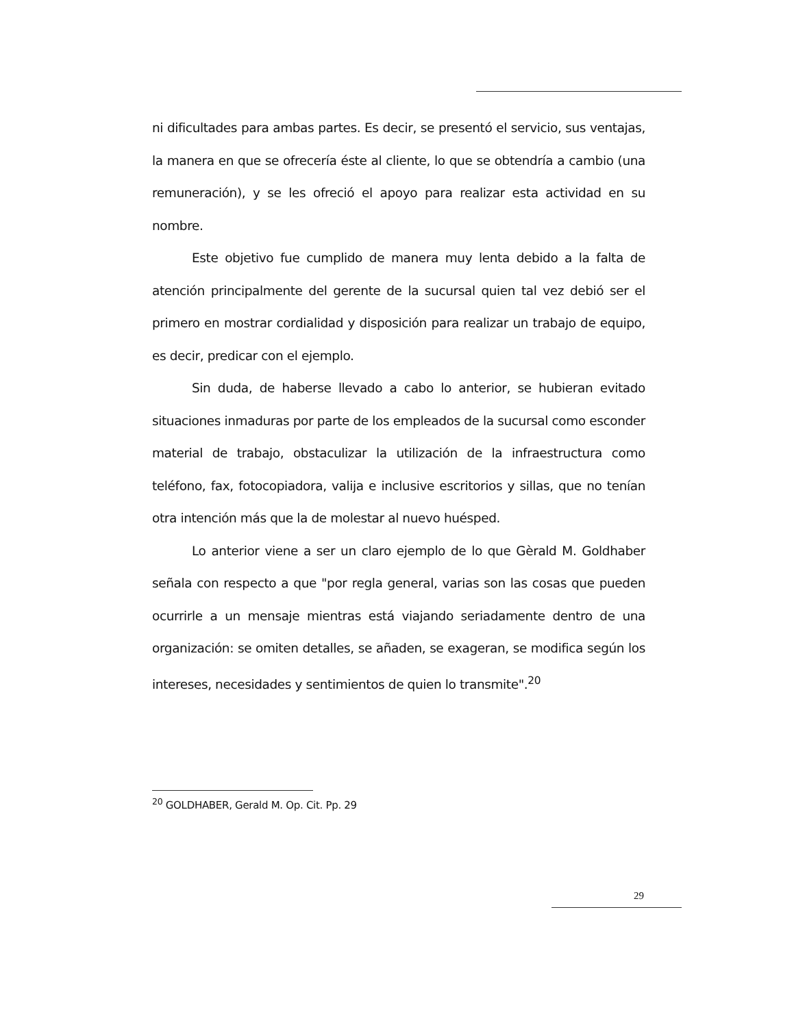ni dificultades para ambas partes. Es decir, se presentó el servicio, sus ventajas, la manera en que se ofrecería éste al cliente, lo que se obtendría a cambio (una remuneración), y se les ofreció el apoyo para realizar esta actividad en su nombre.
Este objetivo fue cumplido de manera muy lenta debido a la falta de atención principalmente del gerente de la sucursal quien tal vez debió ser el primero en mostrar cordialidad y disposición para realizar un trabajo de equipo, es decir, predicar con el ejemplo.
Sin duda, de haberse llevado a cabo lo anterior, se hubieran evitado situaciones inmaduras por parte de los empleados de la sucursal como esconder material de trabajo, obstaculizar la utilización de la infraestructura como teléfono, fax, fotocopiadora, valija e inclusive escritorios y sillas, que no tenían otra intención más que la de molestar al nuevo huésped.
Lo anterior viene a ser un claro ejemplo de lo que Gèrald M. Goldhaber señala con respecto a que "por regla general, varias son las cosas que pueden ocurrirle a un mensaje mientras está viajando seriadamente dentro de una organización: se omiten detalles, se añaden, se exageran, se modifica según los intereses, necesidades y sentimientos de quien lo transmite".<sup>20</sup>
<sup>20</sup> GOLDHABER, Gerald M. Op. Cit. Pp. 29
29